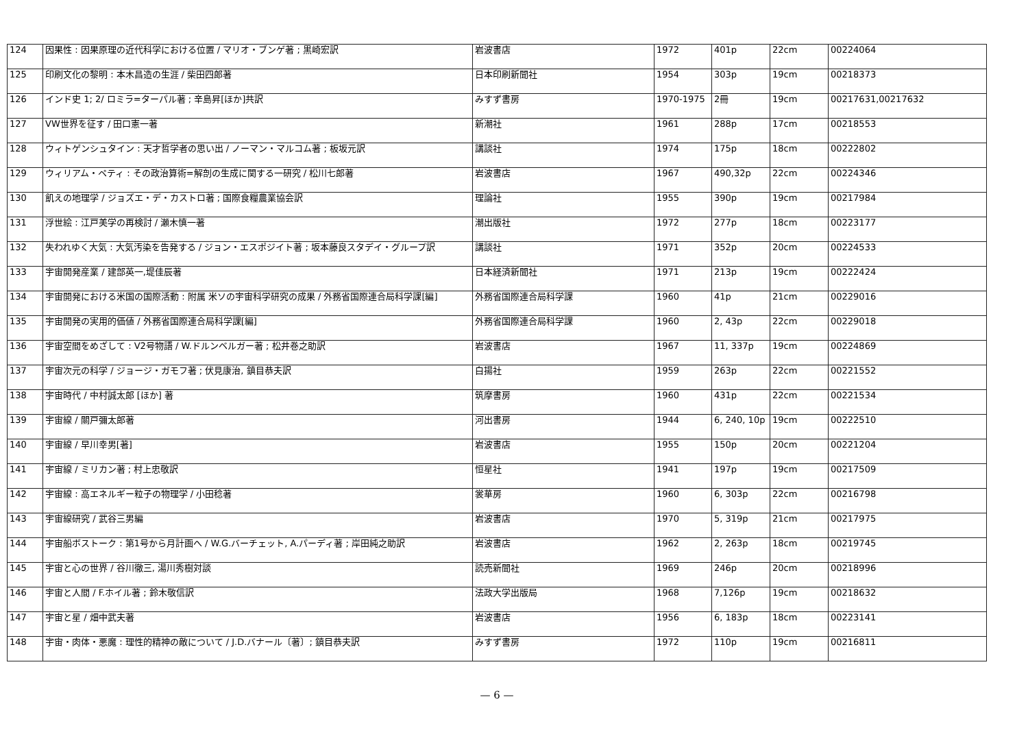| 124 | 因果性 : 因果原理の近代科学における位置 / マリオ・ブンゲ著 ; 黒崎宏訳 | 岩波書店 | 1972 | 401p | 22cm | 00224064 |
| 125 | 印刷文化の黎明 : 本木昌造の生涯 / 柴田四郎著 | 日本印刷新聞社 | 1954 | 303p | 19cm | 00218373 |
| 126 | インド史 1; 2/ ロミラ=ターパル著 ; 辛島昇[ほか]共訳 | みすず書房 | 1970-1975 | 2冊 | 19cm | 00217631,00217632 |
| 127 | VW世界を征す / 田口憲一著 | 新潮社 | 1961 | 288p | 17cm | 00218553 |
| 128 | ウィトゲンシュタイン : 天才哲学者の思い出 / ノーマン・マルコム著 ; 板坂元訳 | 講談社 | 1974 | 175p | 18cm | 00222802 |
| 129 | ウィリアム・ペティ : その政治算術=解剖の生成に関する一研究 / 松川七郎著 | 岩波書店 | 1967 | 490,32p | 22cm | 00224346 |
| 130 | 飢えの地理学 / ジョズエ・デ・カストロ著 ; 国際食糧農業協会訳 | 理論社 | 1955 | 390p | 19cm | 00217984 |
| 131 | 浮世絵 : 江戸美学の再検討 / 瀬木慎一著 | 潮出版社 | 1972 | 277p | 18cm | 00223177 |
| 132 | 失われゆく大気 : 大気汚染を告発する / ジョン・エスポジイト著 ; 坂本藤良スタデイ・グループ訳 | 講談社 | 1971 | 352p | 20cm | 00224533 |
| 133 | 宇宙開発産業 / 建部英一,堤佳辰著 | 日本経済新聞社 | 1971 | 213p | 19cm | 00222424 |
| 134 | 宇宙開発における米国の国際活動 : 附属 米ソの宇宙科学研究の成果 / 外務省国際連合局科学課[編] | 外務省国際連合局科学課 | 1960 | 41p | 21cm | 00229016 |
| 135 | 宇宙開発の実用的価値 / 外務省国際連合局科学課[編] | 外務省国際連合局科学課 | 1960 | 2, 43p | 22cm | 00229018 |
| 136 | 宇宙空間をめざして : V2号物語 / W.ドルンベルガー著 ; 松井巻之助訳 | 岩波書店 | 1967 | 11, 337p | 19cm | 00224869 |
| 137 | 宇宙次元の科学 / ジョージ・ガモフ著 ; 伏見康治, 鎮目恭夫訳 | 白揚社 | 1959 | 263p | 22cm | 00221552 |
| 138 | 宇宙時代 / 中村誠太郎 [ほか] 著 | 筑摩書房 | 1960 | 431p | 22cm | 00221534 |
| 139 | 宇宙線 / 關戸彌太郎著 | 河出書房 | 1944 | 6, 240, 10p | 19cm | 00222510 |
| 140 | 宇宙線 / 早川幸男[著] | 岩波書店 | 1955 | 150p | 20cm | 00221204 |
| 141 | 宇宙線 / ミリカン著 ; 村上忠敬訳 | 恒星社 | 1941 | 197p | 19cm | 00217509 |
| 142 | 宇宙線 : 高エネルギー粒子の物理学 / 小田稔著 | 裳華房 | 1960 | 6, 303p | 22cm | 00216798 |
| 143 | 宇宙線研究 / 武谷三男編 | 岩波書店 | 1970 | 5, 319p | 21cm | 00217975 |
| 144 | 宇宙船ボストーク : 第1号から月計画へ / W.G.バーチェット, A.パーディ著 ; 岸田純之助訳 | 岩波書店 | 1962 | 2, 263p | 18cm | 00219745 |
| 145 | 宇宙と心の世界 / 谷川徹三, 湯川秀樹対談 | 読売新聞社 | 1969 | 246p | 20cm | 00218996 |
| 146 | 宇宙と人間 / F.ホイル著 ; 鈴木敬信訳 | 法政大学出版局 | 1968 | 7,126p | 19cm | 00218632 |
| 147 | 宇宙と星 / 畑中武夫著 | 岩波書店 | 1956 | 6, 183p | 18cm | 00223141 |
| 148 | 宇宙・肉体・悪魔 : 理性的精神の敵について / J.D.バナール〔著〕; 鎮目恭夫訳 | みすず書房 | 1972 | 110p | 19cm | 00216811 |
— 6 —